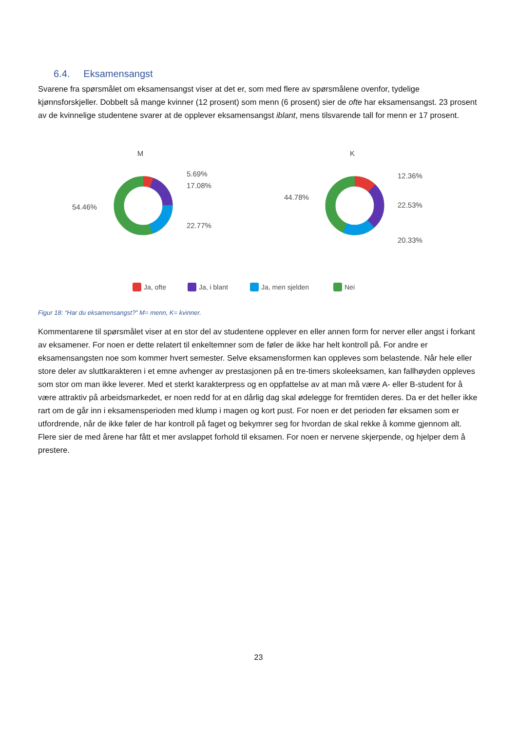6.4. Eksamensangst
Svarene fra spørsmålet om eksamensangst viser at det er, som med flere av spørsmålene ovenfor, tydelige kjønnsforskjeller. Dobbelt så mange kvinner (12 prosent) som menn (6 prosent) sier de ofte har eksamensangst. 23 prosent av de kvinnelige studentene svarer at de opplever eksamensangst iblant, mens tilsvarende tall for menn er 17 prosent.
M
K
5.69%
17.08%
22.77%
54.46%
12.36%
22.53%
20.33%
44.78%
Ja, ofte
Ja, i blant
Ja, men sjelden
Nei
Figur 18: “Har du eksamensangst?” M= menn, K= kvinner.
Kommentarene til spørsmålet viser at en stor del av studentene opplever en eller annen form for nerver eller angst i forkant av eksamener. For noen er dette relatert til enkeltemner som de føler de ikke har helt kontroll på. For andre er eksamensangsten noe som kommer hvert semester. Selve eksamensformen kan oppleves som belastende. Når hele eller store deler av sluttkarakteren i et emne avhenger av prestasjonen på en tre-timers skoleeksamen, kan fallhøyden oppleves som stor om man ikke leverer. Med et sterkt karakterpress og en oppfattelse av at man må være A- eller B-student for å være attraktiv på arbeidsmarkedet, er noen redd for at en dårlig dag skal ødelegge for fremtiden deres. Da er det heller ikke rart om de går inn i eksamensperioden med klump i magen og kort pust. For noen er det perioden før eksamen som er utfordrende, når de ikke føler de har kontroll på faget og bekymrer seg for hvordan de skal rekke å komme gjennom alt. Flere sier de med årene har fått et mer avslappet forhold til eksamen. For noen er nervene skjerpende, og hjelper dem å prestere.
23